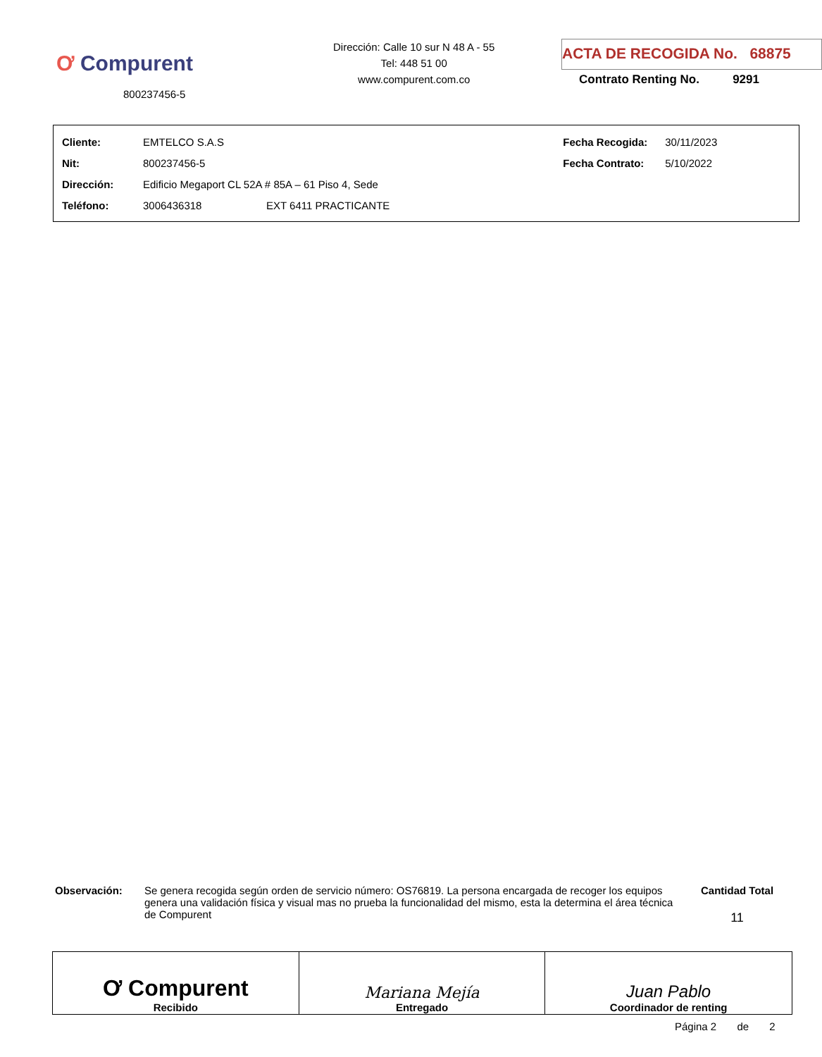Ơ Compurent
800237456-5
Dirección: Calle 10 sur N 48 A - 55
Tel: 448 51 00
www.compurent.com.co
ACTA DE RECOGIDA No. 68875
Contrato Renting No. 9291
| Cliente: | EMTELCO S.A.S | | Fecha Recogida: | 30/11/2023 |
| Nit: | 800237456-5 | | Fecha Contrato: | 5/10/2022 |
| Dirección: | Edificio Megaport CL 52A # 85A – 61 Piso 4, Sede | | | |
| Teléfono: | 3006436318 | EXT 6411 PRACTICANTE | | |
Observación: Se genera recogida según orden de servicio número: OS76819. La persona encargada de recoger los equipos genera una validación física y visual mas no prueba la funcionalidad del mismo, esta la determina el área técnica de Compurent
Cantidad Total
11
| Ơ Compurent Recibido | Mariana Mejía Entregado | Juan Pablo Coordinador de renting |
Página 2 de 2